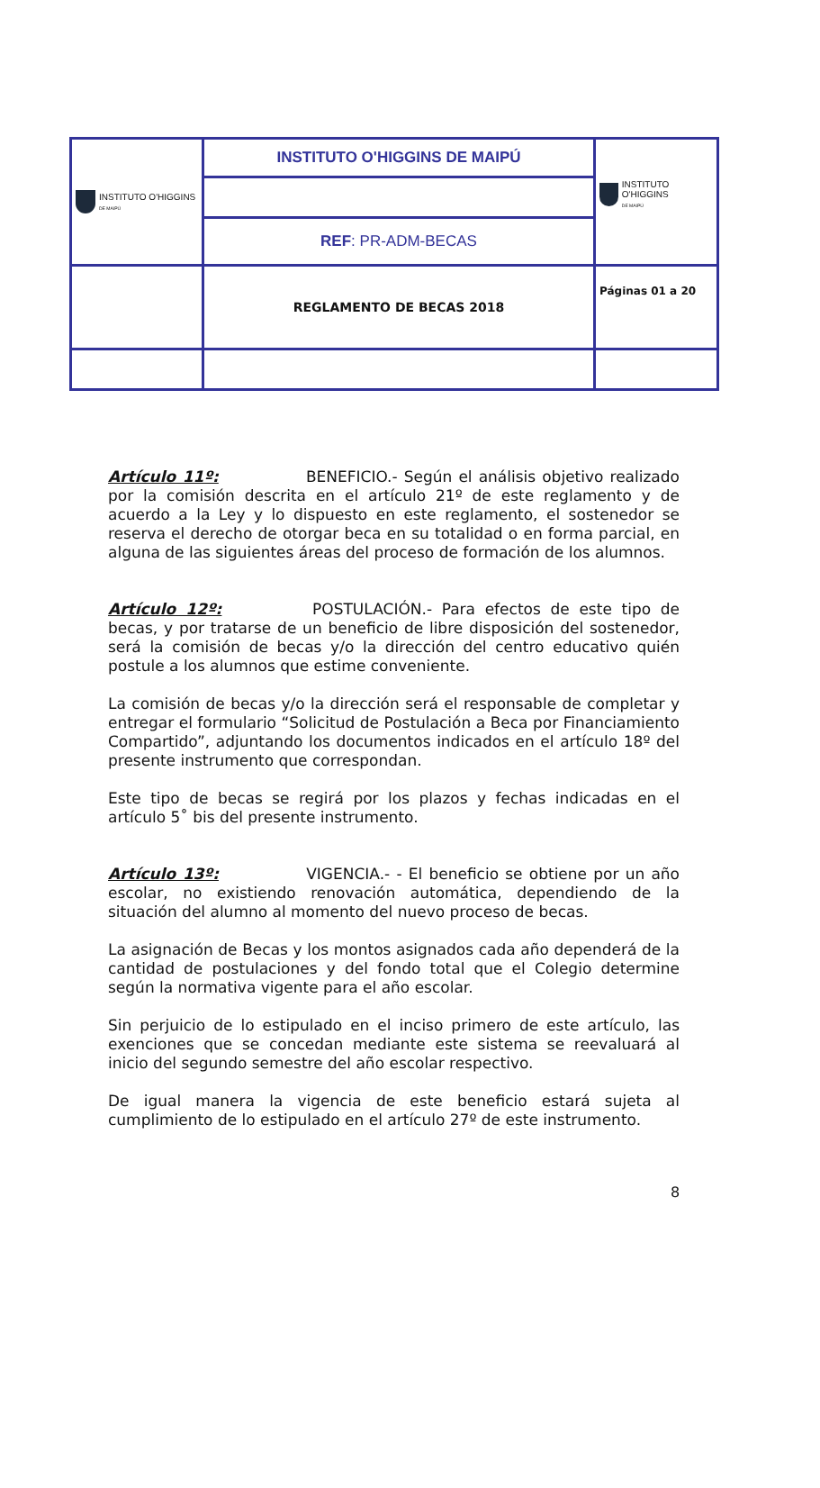| INSTITUTO O'HIGGINS DE MAIPÚ | INSTITUTO O'HIGGINS DE MAIPÚ | INSTITUTO O'HIGGINS DE MAIPÚ |
| | REF : PR-ADM-BECAS | |
| | REGLAMENTO DE BECAS 2018 | Páginas 01 a 20 |
Artículo 11º: BENEFICIO.- Según el análisis objetivo realizado por la comisión descrita en el artículo 21º de este reglamento y de acuerdo a la Ley y lo dispuesto en este reglamento, el sostenedor se reserva el derecho de otorgar beca en su totalidad o en forma parcial, en alguna de las siguientes áreas del proceso de formación de los alumnos.
Artículo 12º: POSTULACIÓN.- Para efectos de este tipo de becas, y por tratarse de un beneficio de libre disposición del sostenedor, será la comisión de becas y/o la dirección del centro educativo quién postule a los alumnos que estime conveniente.
La comisión de becas y/o la dirección será el responsable de completar y entregar el formulario “Solicitud de Postulación a Beca por Financiamiento Compartido”, adjuntando los documentos indicados en el artículo 18º del presente instrumento que correspondan.
Este tipo de becas se regirá por los plazos y fechas indicadas en el artículo 5˚ bis del presente instrumento.
Artículo 13º: VIGENCIA.- - El beneficio se obtiene por un año escolar, no existiendo renovación automática, dependiendo de la situación del alumno al momento del nuevo proceso de becas.
La asignación de Becas y los montos asignados cada año dependerá de la cantidad de postulaciones y del fondo total que el Colegio determine según la normativa vigente para el año escolar.
Sin perjuicio de lo estipulado en el inciso primero de este artículo, las exenciones que se concedan mediante este sistema se reevaluará al inicio del segundo semestre del año escolar respectivo.
De igual manera la vigencia de este beneficio estará sujeta al cumplimiento de lo estipulado en el artículo 27º de este instrumento.
8